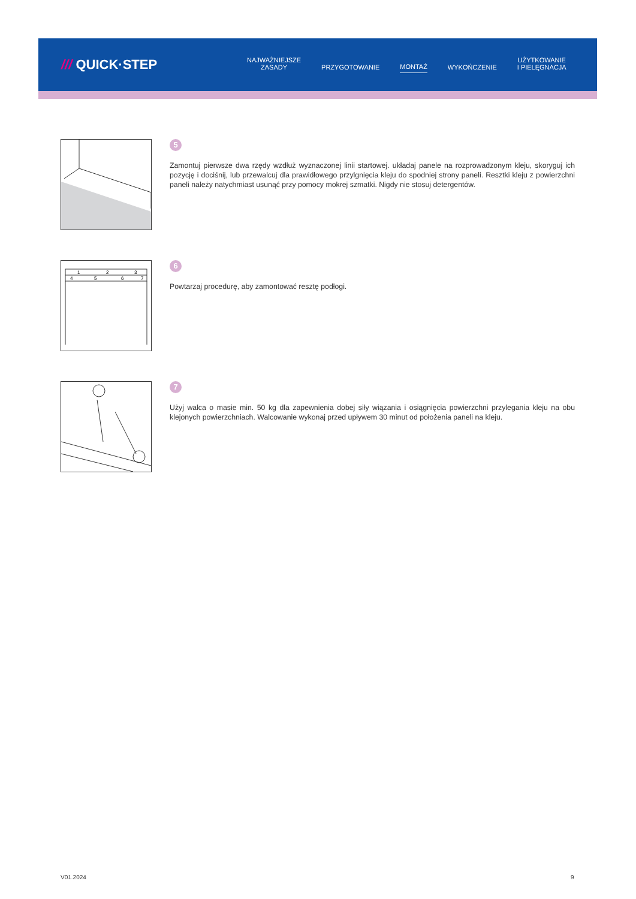/// QUICK·STEP
NAJWAŻNIEJSZE
ZASADY
PRZYGOTOWANIE
MONTAŻ
WYKOŃCZENIE
UŻYTKOWANIE
I PIELĘGNACJA
5
Zamontuj pierwsze dwa rzędy wzdłuż wyznaczonej linii startowej. układaj panele na rozprowadzonym kleju, skoryguj ich pozycję i dociśnij, lub przewalcuj dla prawidłowego przylgnięcia kleju do spodniej strony paneli. Resztki kleju z powierzchni paneli należy natychmiast usunąć przy pomocy mokrej szmatki. Nigdy nie stosuj detergentów.
1
2
3
4
5
6
7
6
Powtarzaj procedurę, aby zamontować resztę podłogi.
7
Użyj walca o masie min. 50 kg dla zapewnienia dobej siły wiązania i osiągnięcia powierzchni przylegania kleju na obu klejonych powierzchniach. Walcowanie wykonaj przed upływem 30 minut od położenia paneli na kleju.
V01.2024 9